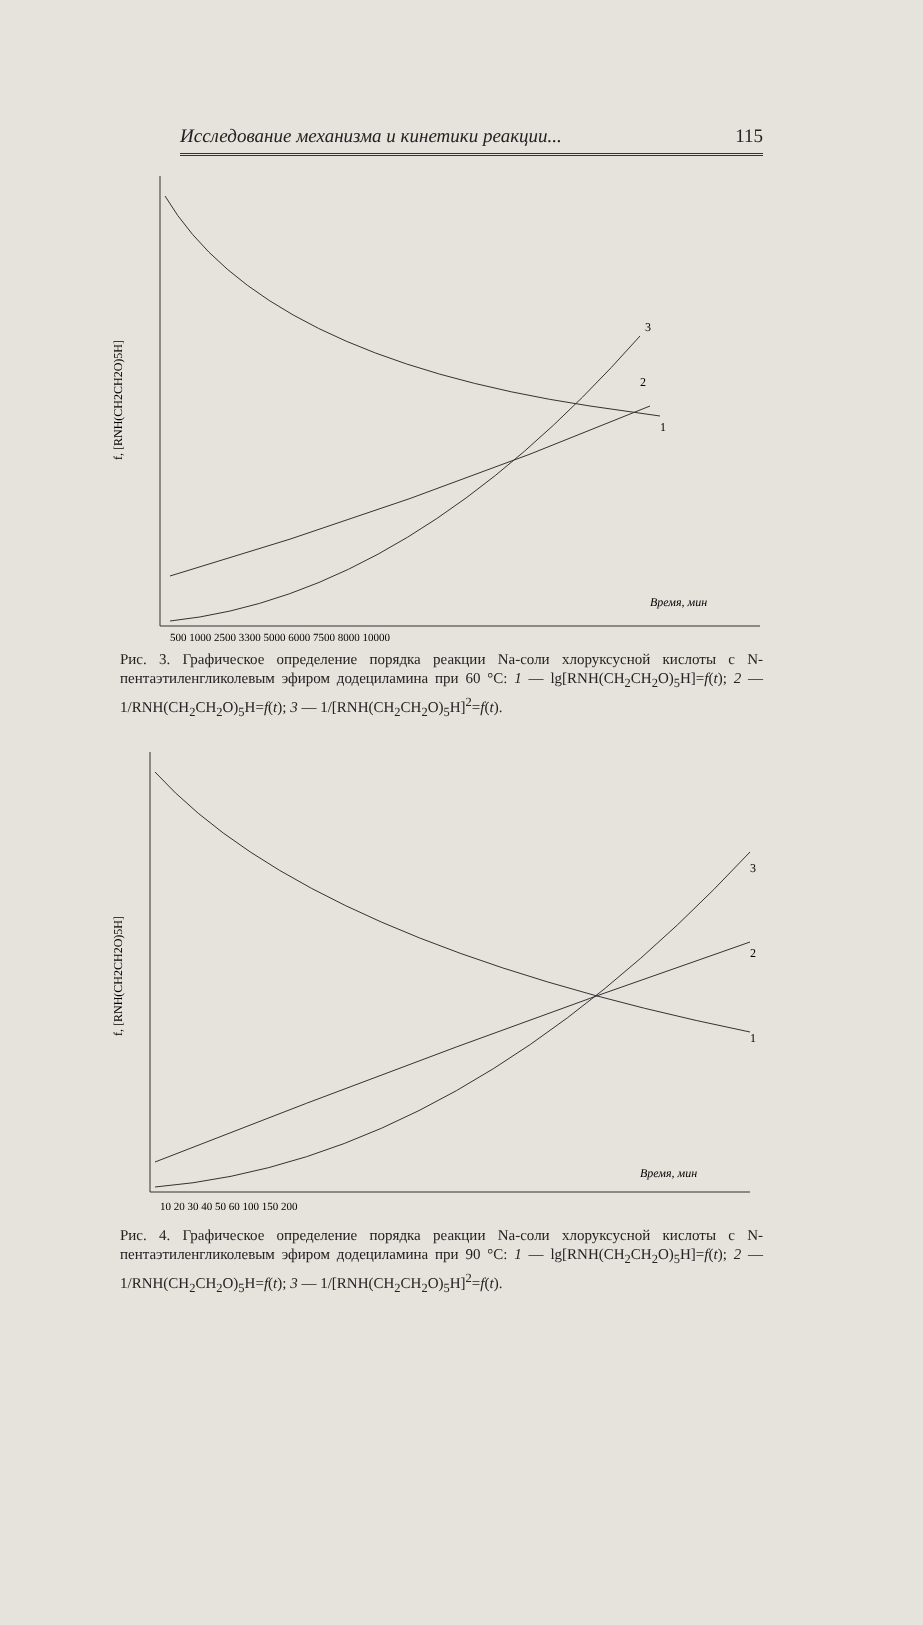Исследование механизма и кинетики реакции... 115
f, [RNH(CH2CH2O)5H]
Время, мин
500 1000 2500 3300 5000 6000 7500 8000 10000
1
2
3
Рис. 3. Графическое определение порядка реакции Na-соли хлоруксусной кислоты с N-пентаэтиленгликолевым эфиром додециламина при 60 °C: 1 — lg[RNH(CH<sub>2</sub>CH<sub>2</sub>O)<sub>5</sub>H]=f(t); 2 — 1/RNH(CH<sub>2</sub>CH<sub>2</sub>O)<sub>5</sub>H=f(t); 3 — 1/[RNH(CH<sub>2</sub>CH<sub>2</sub>O)<sub>5</sub>H]<sup>2</sup>=f(t).
f, [RNH(CH2CH2O)5H]
Время, мин
10 20 30 40 50 60 100 150 200
1
2
3
Рис. 4. Графическое определение порядка реакции Na-соли хлоруксусной кислоты с N-пентаэтиленгликолевым эфиром додециламина при 90 °C: 1 — lg[RNH(CH<sub>2</sub>CH<sub>2</sub>O)<sub>5</sub>H]=f(t); 2 — 1/RNH(CH<sub>2</sub>CH<sub>2</sub>O)<sub>5</sub>H=f(t); 3 — 1/[RNH(CH<sub>2</sub>CH<sub>2</sub>O)<sub>5</sub>H]<sup>2</sup>=f(t).